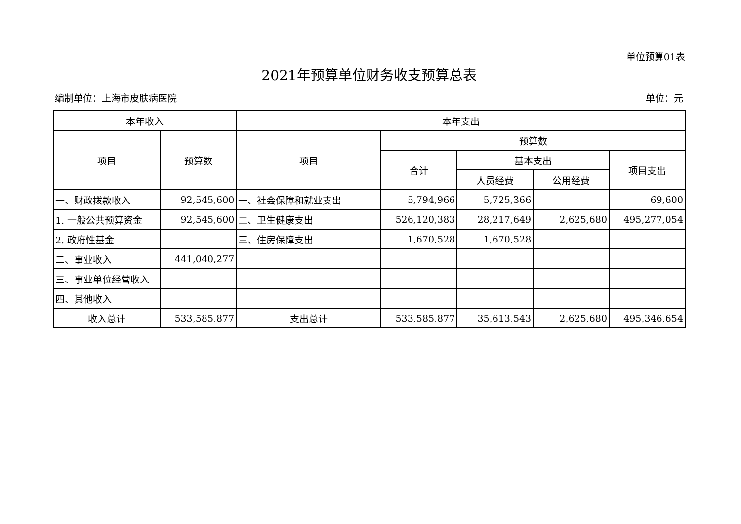单位预算01表
2021年预算单位财务收支预算总表
编制单位：上海市皮肤病医院 单位：元
| 本年收入 | | 本年支出 | | | | |
| --- | --- | --- | --- | --- | --- | --- |
| 项目 | 预算数 | 项目 | 预算数 | | | |
| | | | 合计 | 基本支出 | | 项目支出 |
| | | | | 人员经费 | 公用经费 | |
| 一、财政拨款收入 | 92,545,600 | 一、社会保障和就业支出 | 5,794,966 | 5,725,366 | | 69,600 |
| 1. 一般公共预算资金 | 92,545,600 | 二、卫生健康支出 | 526,120,383 | 28,217,649 | 2,625,680 | 495,277,054 |
| 2. 政府性基金 | | 三、住房保障支出 | 1,670,528 | 1,670,528 | | |
| 二、事业收入 | 441,040,277 | | | | | |
| 三、事业单位经营收入 | | | | | | |
| 四、其他收入 | | | | | | |
| 收入总计 | 533,585,877 | 支出总计 | 533,585,877 | 35,613,543 | 2,625,680 | 495,346,654 |